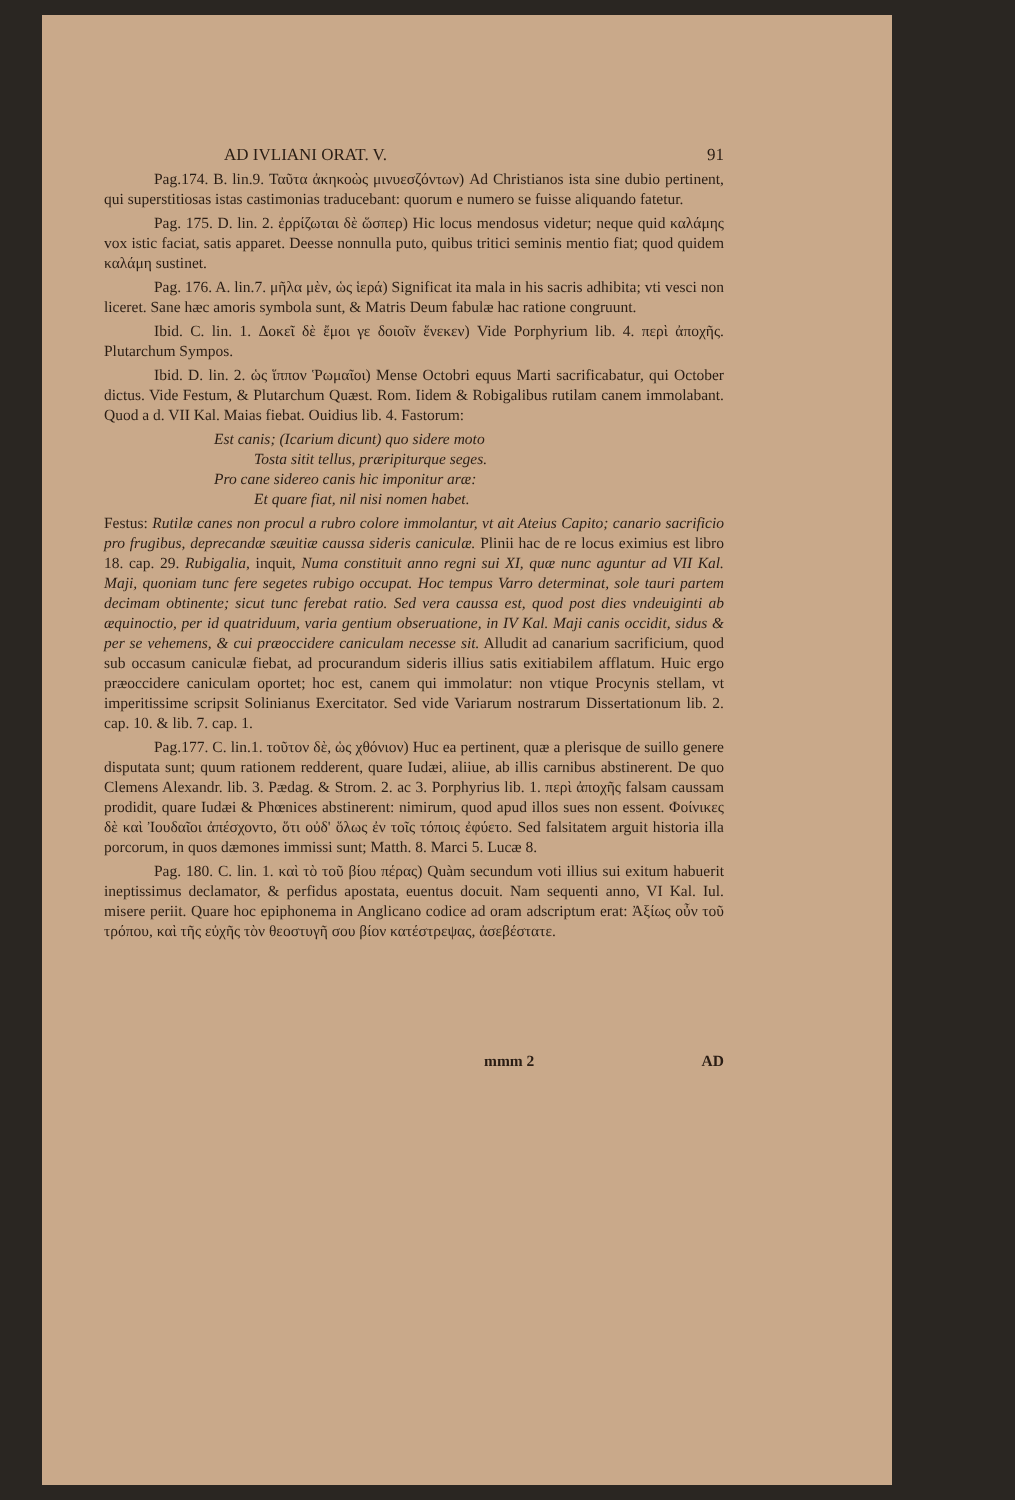AD IVLIANI ORAT. V. 91
Pag.174. B. lin.9. Ταῦτα ἀκηκοὼς μινυεσζόντων) Ad Christianos ista sine dubio pertinent, qui superstitiosas istas castimonias traducebant: quorum e numero se fuisse aliquando fatetur.
Pag. 175. D. lin. 2. ἐρρίζωται δὲ ὥσπερ) Hic locus mendosus videtur; neque quid καλάμης vox istic faciat, satis apparet. Deesse nonnulla puto, quibus tritici seminis mentio fiat; quod quidem καλάμη sustinet.
Pag. 176. A. lin.7. μῆλα μὲν, ὡς ἱερά) Significat ita mala in his sacris adhibita; vti vesci non liceret. Sane hæc amoris symbola sunt, & Matris Deum fabulæ hac ratione congruunt.
Ibid. C. lin. 1. Δοκεῖ δὲ ἔμοι γε δοιοῖν ἕνεκεν) Vide Porphyrium lib. 4. περὶ ἀποχῆς. Plutarchum Sympos.
Ibid. D. lin. 2. ὡς ἵππον Ῥωμαῖοι) Mense Octobri equus Marti sacrificabatur, qui October dictus. Vide Festum, & Plutarchum Quæst. Rom. Iidem & Robigalibus rutilam canem immolabant. Quod a d. VII Kal. Maias fiebat. Ouidius lib. 4. Fastorum:
Est canis; (Icarium dicunt) quo sidere moto
Tosta sitit tellus, præripiturque seges.
Pro cane sidereo canis hic imponitur aræ:
Et quare fiat, nil nisi nomen habet.
Festus: Rutilæ canes non procul a rubro colore immolantur, vt ait Ateius Capito; canario sacrificio pro frugibus, deprecandæ sæuitiæ caussa sideris caniculæ. Plinii hac de re locus eximius est libro 18. cap. 29. Rubigalia, inquit, Numa constituit anno regni sui XI, quæ nunc aguntur ad VII Kal. Maji, quoniam tunc fere segetes rubigo occupat. Hoc tempus Varro determinat, sole tauri partem decimam obtinente; sicut tunc ferebat ratio. Sed vera caussa est, quod post dies vndeuiginti ab æquinoctio, per id quatriduum, varia gentium obseruatione, in IV Kal. Maji canis occidit, sidus & per se vehemens, & cui præoccidere caniculam necesse sit. Alludit ad canarium sacrificium, quod sub occasum caniculæ fiebat, ad procurandum sideris illius satis exitiabilem afflatum. Huic ergo præoccidere caniculam oportet; hoc est, canem qui immolatur: non vtique Procynis stellam, vt imperitissime scripsit Solinianus Exercitator. Sed vide Variarum nostrarum Dissertationum lib. 2. cap. 10. & lib. 7. cap. 1.
Pag.177. C. lin.1. τοῦτον δὲ, ὡς χθόνιον) Huc ea pertinent, quæ a plerisque de suillo genere disputata sunt; quum rationem redderent, quare Iudæi, aliiue, ab illis carnibus abstinerent. De quo Clemens Alexandr. lib. 3. Pædag. & Strom. 2. ac 3. Porphyrius lib. 1. περὶ ἀποχῆς falsam caussam prodidit, quare Iudæi & Phœnices abstinerent: nimirum, quod apud illos sues non essent. Φοίνικες δὲ καὶ Ἰουδαῖοι ἀπέσχοντο, ὅτι οὐδ' ὅλως ἐν τοῖς τόποις ἐφύετο. Sed falsitatem arguit historia illa porcorum, in quos dæmones immissi sunt; Matth. 8. Marci 5. Lucæ 8.
Pag. 180. C. lin. 1. καὶ τὸ τοῦ βίου πέρας) Quàm secundum voti illius sui exitum habuerit ineptissimus declamator, & perfidus apostata, euentus docuit. Nam sequenti anno, VI Kal. Iul. misere periit. Quare hoc epiphonema in Anglicano codice ad oram adscriptum erat: Ἀξίως οὖν τοῦ τρόπου, καὶ τῆς εὐχῆς τὸν θεοστυγῆ σου βίον κατέστρεψας, ἀσεβέστατε.
mmm 2 AD